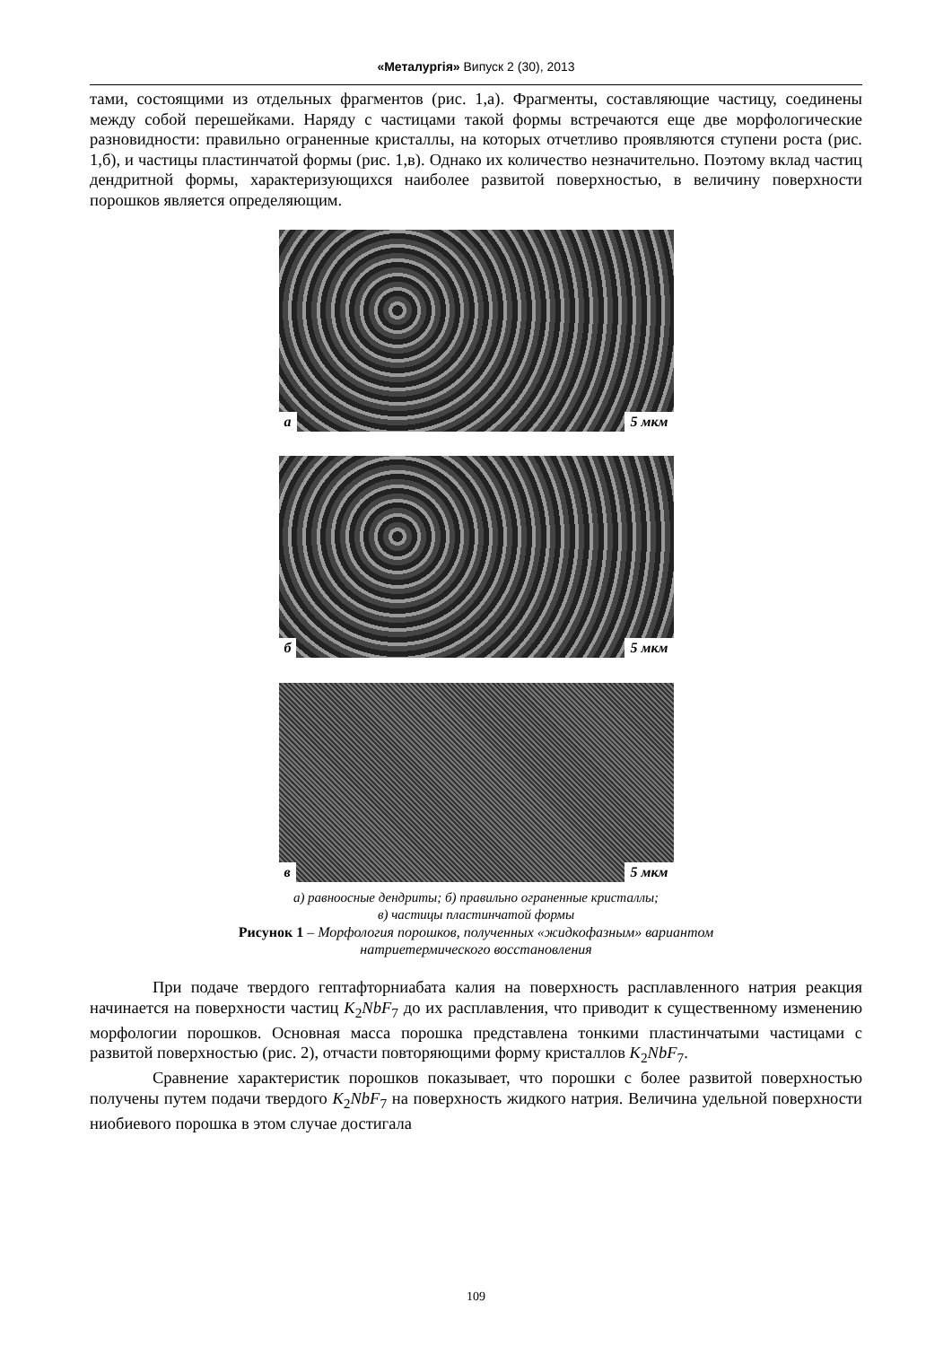«Металургія» Випуск 2 (30), 2013
тами, состоящими из отдельных фрагментов (рис. 1,а). Фрагменты, составляющие частицу, соединены между собой перешейками. Наряду с частицами такой формы встречаются еще две морфологические разновидности: правильно ограненные кристаллы, на которых отчетливо проявляются ступени роста (рис. 1,б), и частицы пластинчатой формы (рис. 1,в). Однако их количество незначительно. Поэтому вклад частиц дендритной формы, характеризующихся наиболее развитой поверхностью, в величину поверхности порошков является определяющим.
а 5 мкм
б 5 мкм
в 5 мкм
а) равноосные дендриты; б) правильно ограненные кристаллы;
в) частицы пластинчатой формы
Рисунок 1 – Морфология порошков, полученных «жидкофазным» вариантом
натриетермического восстановления
При подаче твердого гептафторниабата калия на поверхность расплавленного натрия реакция начинается на поверхности частиц K<sub>2</sub>NbF<sub>7</sub> до их расплавления, что приводит к существенному изменению морфологии порошков. Основная масса порошка представлена тонкими пластинчатыми частицами с развитой поверхностью (рис. 2), отчасти повторяющими форму кристаллов K<sub>2</sub>NbF<sub>7</sub>.
Сравнение характеристик порошков показывает, что порошки с более развитой поверхностью получены путем подачи твердого K<sub>2</sub>NbF<sub>7</sub> на поверхность жидкого натрия. Величина удельной поверхности ниобиевого порошка в этом случае достигала
109